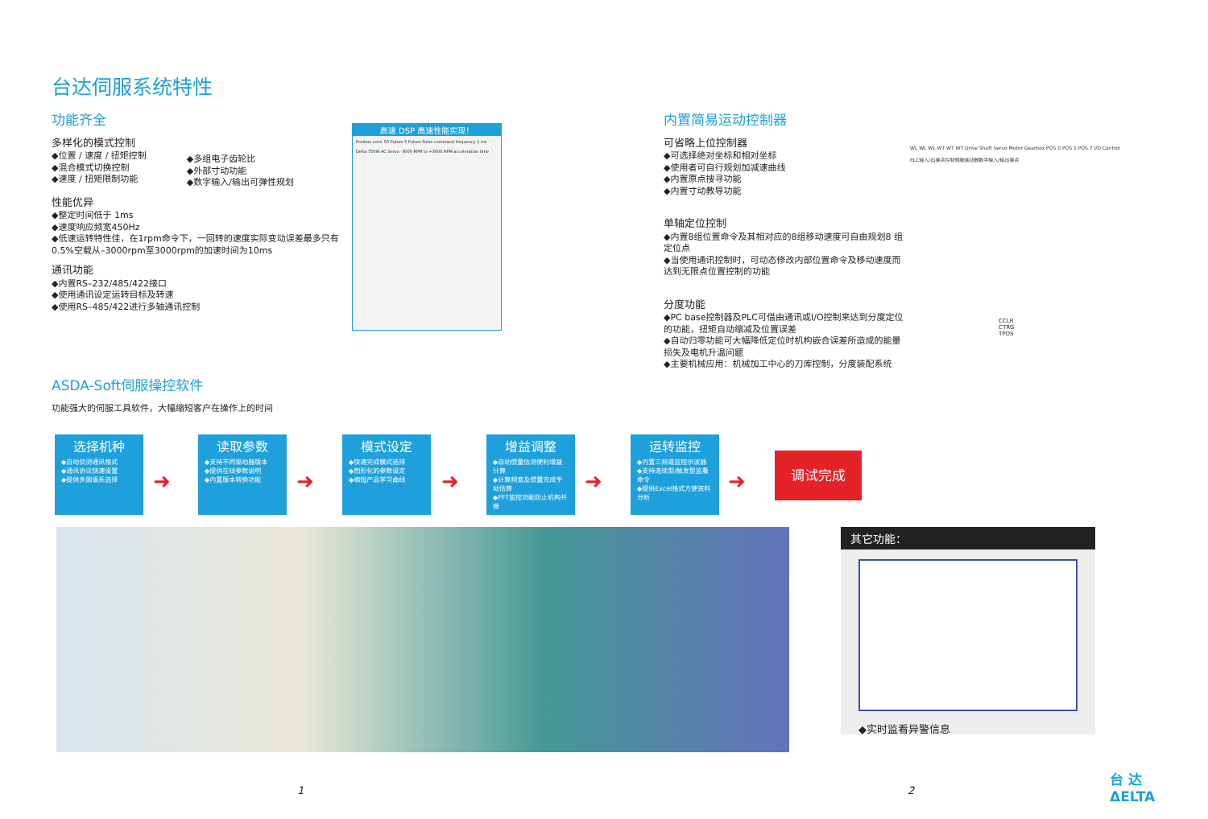台达伺服系统特性
功能齐全
多样化的模式控制
◆位置 / 速度 / 扭矩控制
◆混合模式切换控制
◆速度 / 扭矩限制功能
◆多组电子齿轮比
◆外部寸动功能
◆数字输入/输出可弹性规划
性能优异
◆整定时间低于 1ms
◆速度响应频宽450Hz
◆低速运转特性佳，在1rpm命令下，一回转的速度实际变动误差最多只有0.5%空载从–3000rpm至3000rpm的加速时间为10ms
通讯功能
◆内置RS–232/485/422接口
◆使用通讯设定运转目标及转速
◆使用RS–485/422进行多轴通讯控制
高速 DSP 高速性能实现！
Position error 50 Pulses 5 Pulses Pulse command frequency 1 ms
Delta 750W AC Servo -3000 RPM to +3000 RPM acceleration time
内置简易运动控制器
可省略上位控制器
◆可选择绝对坐标和相对坐标
◆使用者可自行规划加减速曲线
◆内置原点搜寻功能
◆内置寸动教导功能
单轴定位控制
◆内置8组位置命令及其相对应的8组移动速度可自由规划8 组定位点
◆当使用通讯控制时，可动态修改内部位置命令及移动速度而达到无限点位置控制的功能
分度功能
◆PC base控制器及PLC可借由通讯或I/O控制来达到分度定位的功能，扭矩自动缩减及位置误差
◆自动归零功能可大幅降低定位时机构嵌合误差所造成的能量损失及电机升温问题
◆主要机械应用：机械加工中心的刀库控制，分度装配系统
WL WL WL WT WT WT Drive Shaft Servo Motor Gearbox POS 0 POS 1 POS 7 I/O Control
PLC输入/出接点控制伺服驱动器数字输入/输出接点
CCLR
CTRG
TPOS
ASDA-Soft伺服操控软件
功能强大的伺服工具软件，大幅缩短客户在操作上的时间
选择机种
◆自动侦测通讯格式
◆通讯协议快速设置
◆提供多国语系选择
➜
读取参数
◆支持不同驱动器版本
◆提供在线参数说明
◆内置版本转换功能
➜
模式设定
◆快速完成模式选择
◆图形化的参数设定
◆缩短产品学习曲线
➜
增益调整
◆自动惯量估测便利增益计算
◆计算频宽及惯量完成手动估算
◆FFT监控功能防止机构共振
➜
运转监控
◆内置三频道监控示波器
◆支持连续型/触发型监看命令
◆提供Excel格式方便资料分析
➜
调试完成
其它功能：
◆实时监看异警信息
1 2
台 达
ΔELTA